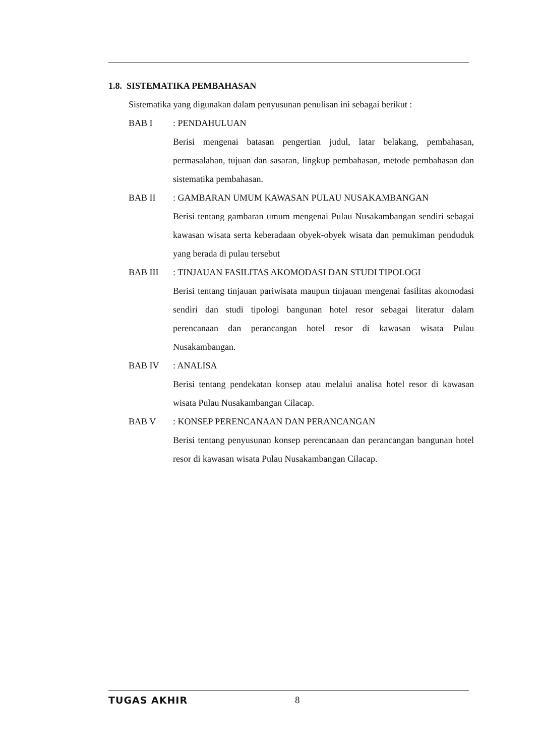1.8. SISTEMATIKA PEMBAHASAN
Sistematika yang digunakan dalam penyusunan penulisan ini sebagai berikut :
BAB I : PENDAHULUAN
Berisi mengenai batasan pengertian judul, latar belakang, pembahasan, permasalahan, tujuan dan sasaran, lingkup pembahasan, metode pembahasan dan sistematika pembahasan.
BAB II : GAMBARAN UMUM KAWASAN PULAU NUSAKAMBANGAN
Berisi tentang gambaran umum mengenai Pulau Nusakambangan sendiri sebagai kawasan wisata serta keberadaan obyek-obyek wisata dan pemukiman penduduk yang berada di pulau tersebut
BAB III : TINJAUAN FASILITAS AKOMODASI DAN STUDI TIPOLOGI
Berisi tentang tinjauan pariwisata maupun tinjauan mengenai fasilitas akomodasi sendiri dan studi tipologi bangunan hotel resor sebagai literatur dalam perencanaan dan perancangan hotel resor di kawasan wisata Pulau Nusakambangan.
BAB IV : ANALISA
Berisi tentang pendekatan konsep atau melalui analisa hotel resor di kawasan wisata Pulau Nusakambangan Cilacap.
BAB V : KONSEP PERENCANAAN DAN PERANCANGAN
Berisi tentang penyusunan konsep perencanaan dan perancangan bangunan hotel resor di kawasan wisata Pulau Nusakambangan Cilacap.
TUGAS AKHIR 8